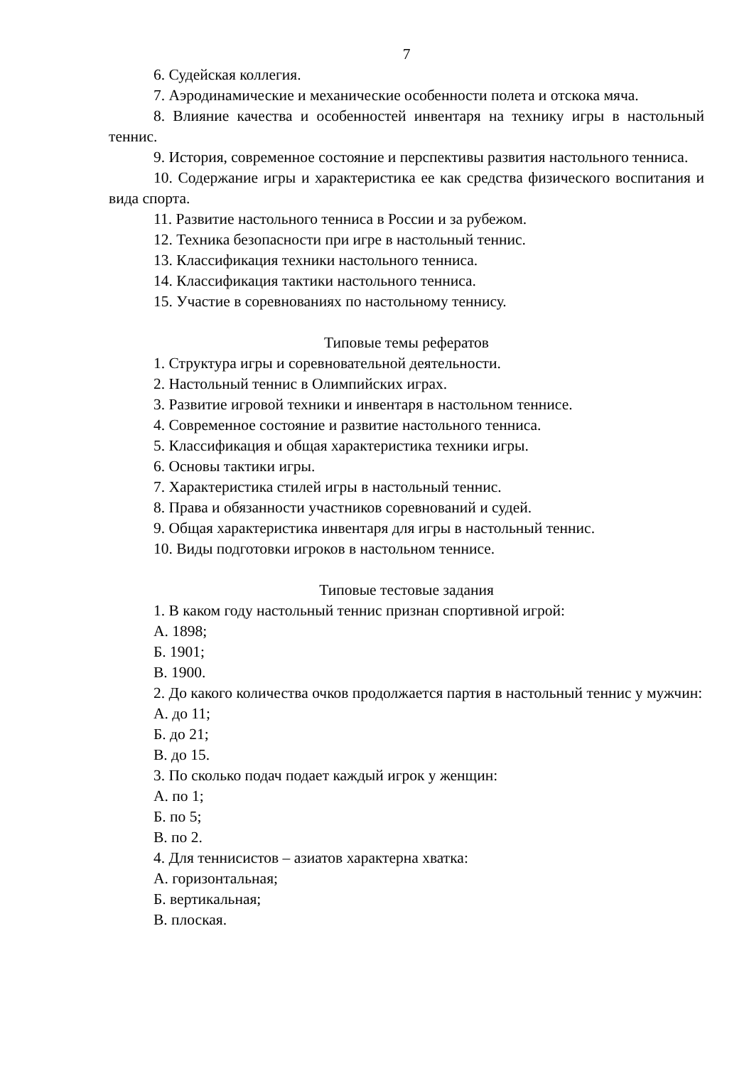7
6. Судейская коллегия.
7. Аэродинамические и механические особенности полета и отскока мяча.
8. Влияние качества и особенностей инвентаря на технику игры в настольный теннис.
9. История, современное состояние и перспективы развития настольного тенниса.
10. Содержание игры и характеристика ее как средства физического воспитания и вида спорта.
11. Развитие настольного тенниса в России и за рубежом.
12. Техника безопасности при игре в настольный теннис.
13. Классификация техники настольного тенниса.
14. Классификация тактики настольного тенниса.
15. Участие в соревнованиях по настольному теннису.
Типовые темы рефератов
1. Структура игры и соревновательной деятельности.
2. Настольный теннис в Олимпийских играх.
3. Развитие игровой техники и инвентаря в настольном теннисе.
4. Современное состояние и развитие настольного тенниса.
5. Классификация и общая характеристика техники игры.
6. Основы тактики игры.
7. Характеристика стилей игры в настольный теннис.
8. Права и обязанности участников соревнований и судей.
9. Общая характеристика инвентаря для игры в настольный теннис.
10. Виды подготовки игроков в настольном теннисе.
Типовые тестовые задания
1. В каком году настольный теннис признан спортивной игрой:
А. 1898;
Б. 1901;
В. 1900.
2. До какого количества очков продолжается партия в настольный теннис у мужчин:
А. до 11;
Б. до 21;
В. до 15.
3. По сколько подач подает каждый игрок у женщин:
А. по 1;
Б. по 5;
В. по 2.
4. Для теннисистов – азиатов характерна хватка:
А. горизонтальная;
Б. вертикальная;
В. плоская.